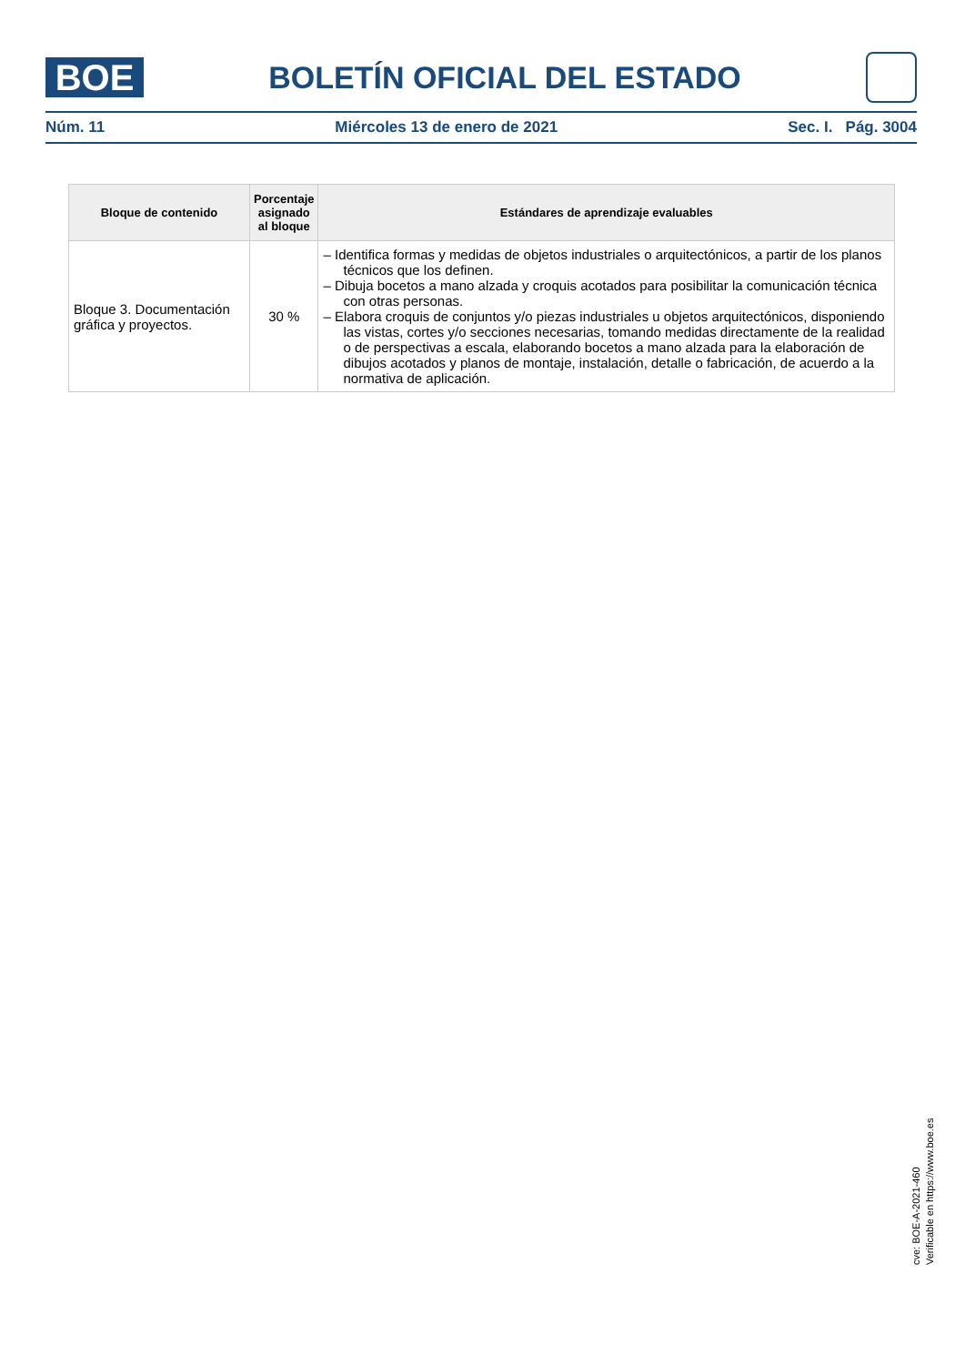BOE
BOLETÍN OFICIAL DEL ESTADO
Núm. 11 Miércoles 13 de enero de 2021 Sec. I. Pág. 3004
| Bloque de contenido | Porcentaje asignado al bloque | Estándares de aprendizaje evaluables |
| --- | --- | --- |
| Bloque 3. Documentación gráfica y proyectos. | 30 % | – Identifica formas y medidas de objetos industriales o arquitectónicos, a partir de los planos técnicos que los definen. – Dibuja bocetos a mano alzada y croquis acotados para posibilitar la comunicación técnica con otras personas. – Elabora croquis de conjuntos y/o piezas industriales u objetos arquitectónicos, disponiendo las vistas, cortes y/o secciones necesarias, tomando medidas directamente de la realidad o de perspectivas a escala, elaborando bocetos a mano alzada para la elaboración de dibujos acotados y planos de montaje, instalación, detalle o fabricación, de acuerdo a la normativa de aplicación. |
cve: BOE-A-2021-460
Verificable en https://www.boe.es